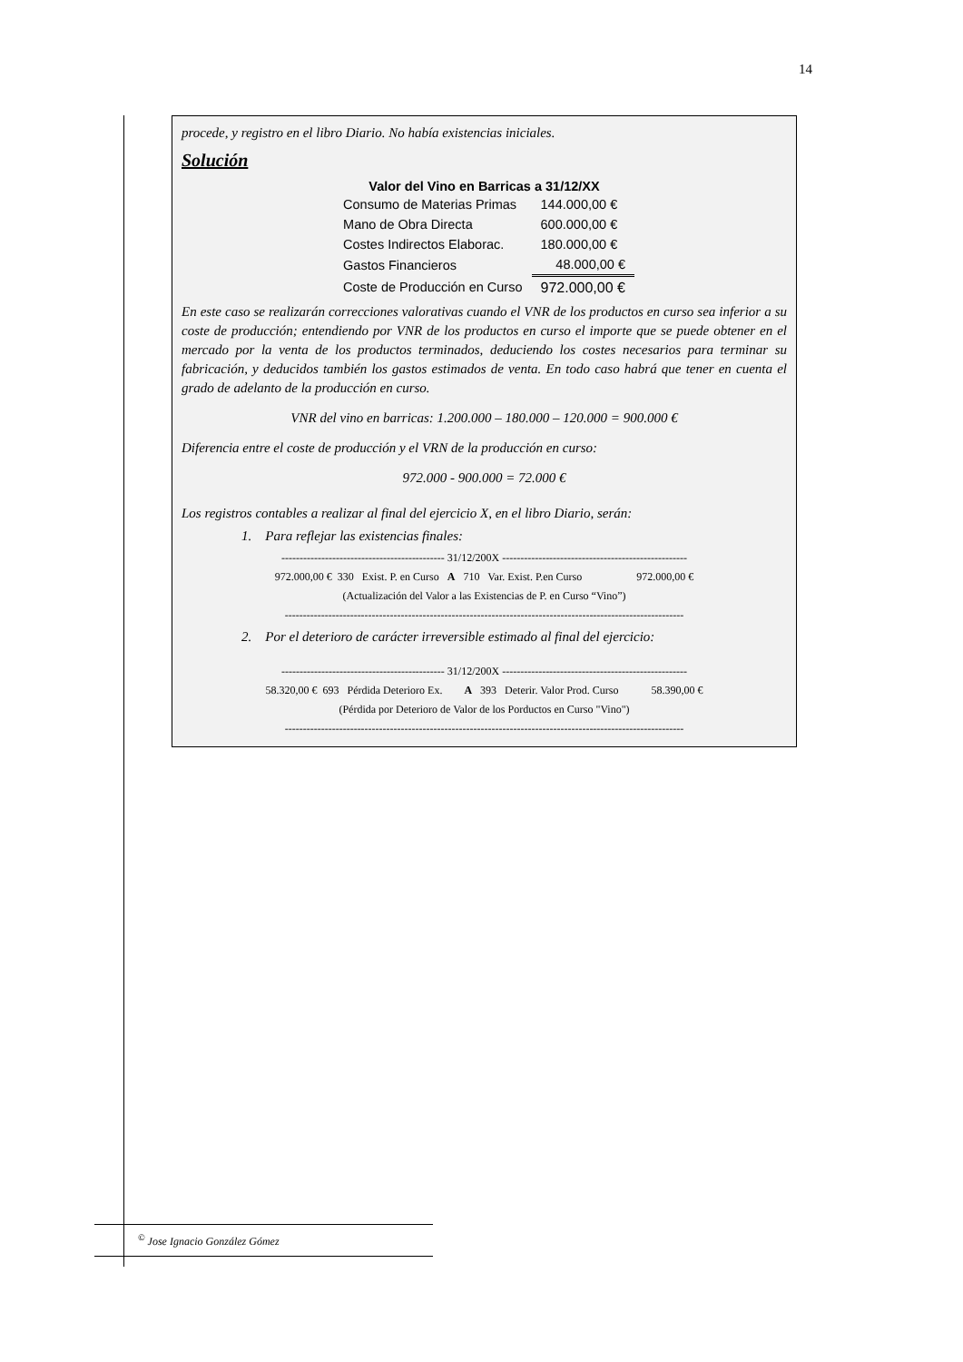14
procede, y registro en el libro Diario. No había existencias iniciales.
Solución
| Valor del Vino en Barricas a 31/12/XX | |
| --- | --- |
| Consumo de Materias Primas | 144.000,00 € |
| Mano de Obra Directa | 600.000,00 € |
| Costes Indirectos Elaborac. | 180.000,00 € |
| Gastos Financieros | 48.000,00 € |
| Coste de Producción en Curso | 972.000,00 € |
En este caso se realizarán correcciones valorativas cuando el VNR de los productos en curso sea inferior a su coste de producción; entendiendo por VNR de los productos en curso el importe que se puede obtener en el mercado por la venta de los productos terminados, deduciendo los costes necesarios para terminar su fabricación, y deducidos también los gastos estimados de venta. En todo caso habrá que tener en cuenta el grado de adelanto de la producción en curso.
VNR del vino en barricas: 1.200.000 – 180.000 – 120.000 = 900.000 €
Diferencia entre el coste de producción y el VRN de la producción en curso:
972.000 - 900.000 = 72.000 €
Los registros contables a realizar al final del ejercicio X, en el libro Diario, serán:
1. Para reflejar las existencias finales:
--------------------------------------------- 31/12/200X ---------------------------------------------------
972.000,00 € 330 Exist. P. en Curso A 710 Var. Exist. P.en Curso 972.000,00 €
(Actualización del Valor a las Existencias de P. en Curso “Vino”)
--------------------------------------------------------------------------------------------------------------
2. Por el deterioro de carácter irreversible estimado al final del ejercicio:
--------------------------------------------- 31/12/200X ---------------------------------------------------
58.320,00 € 693 Pérdida Deterioro Ex. A 393 Deterir. Valor Prod. Curso 58.390,00 €
(Pérdida por Deterioro de Valor de los Porductos en Curso "Vino")
--------------------------------------------------------------------------------------------------------------
<sup>©</sup> Jose Ignacio González Gómez